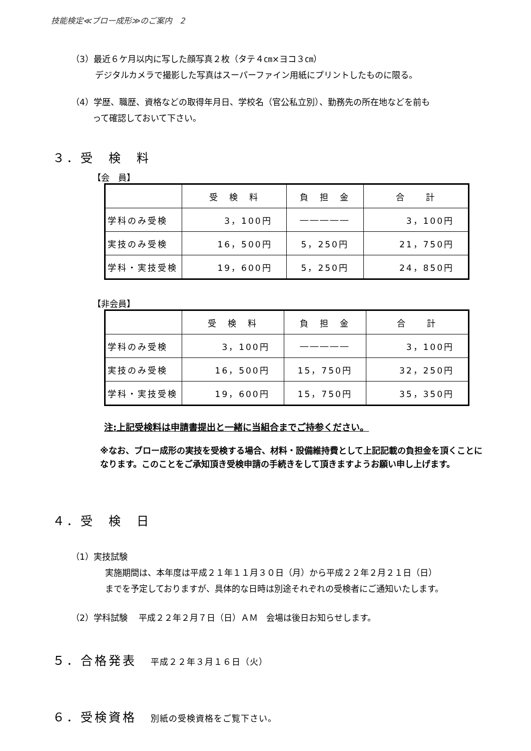技能検定≪ブロー成形≫のご案内　2
（3）最近６ケ月以内に写した顔写真２枚（タテ４㎝×ヨコ３㎝）
デジタルカメラで撮影した写真はスーパーファイン用紙にプリントしたものに限る。
（4）学歴、職歴、資格などの取得年月日、学校名（官公私立別）、勤務先の所在地などを前も
って確認しておいて下さい。
３．受　検　料
【会　員】
| | 受 検 料 | 負 担 金 | 合 計 |
| 学科のみ受検 | 3，100円 | ――――― | 3，100円 |
| 実技のみ受検 | 16，500円 | 5，250円 | 21，750円 |
| 学科・実技受検 | 19，600円 | 5，250円 | 24，850円 |
【非会員】
| | 受 検 料 | 負 担 金 | 合 計 |
| 学科のみ受検 | 3，100円 | ――――― | 3，100円 |
| 実技のみ受検 | 16，500円 | 15，750円 | 32，250円 |
| 学科・実技受検 | 19，600円 | 15，750円 | 35，350円 |
注:上記受検料は申請書提出と一緒に当組合までご持参ください。
※なお、ブロー成形の実技を受検する場合、材料・設備維持費として上記記載の負担金を頂くことになります。このことをご承知頂き受検申請の手続きをして頂きますようお願い申し上げます。
４．受　検　日
（1）実技試験
実施期間は、本年度は平成２１年１１月３０日（月）から平成２２年２月２１日（日）
までを予定しておりますが、具体的な日時は別途それぞれの受検者にご通知いたします。
（2）学科試験　 平成２２年２月７日（日）ＡＭ　会場は後日お知らせします。
５．合格発表　平成２２年３月１６日（火）
６．受検資格　別紙の受検資格をご覧下さい。